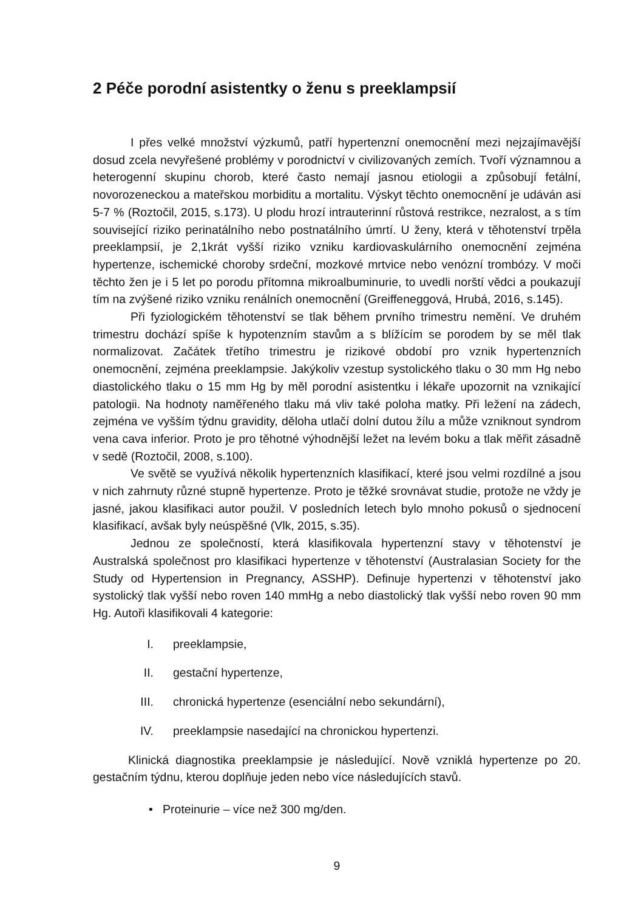2 Péče porodní asistentky o ženu s preeklampsií
I přes velké množství výzkumů, patří hypertenzní onemocnění mezi nejzajímavější dosud zcela nevyřešené problémy v porodnictví v civilizovaných zemích. Tvoří významnou a heterogenní skupinu chorob, které často nemají jasnou etiologii a způsobují fetální, novorozeneckou a mateřskou morbiditu a mortalitu. Výskyt těchto onemocnění je udáván asi 5-7 % (Roztočil, 2015, s.173). U plodu hrozí intrauterinní růstová restrikce, nezralost, a s tím související riziko perinatálního nebo postnatálního úmrtí. U ženy, která v těhotenství trpěla preeklampsií, je 2,1krát vyšší riziko vzniku kardiovaskulárního onemocnění zejména hypertenze, ischemické choroby srdeční, mozkové mrtvice nebo venózní trombózy. V moči těchto žen je i 5 let po porodu přítomna mikroalbuminurie, to uvedli norští vědci a poukazují tím na zvýšené riziko vzniku renálních onemocnění (Greiffeneggová, Hrubá, 2016, s.145).
Při fyziologickém těhotenství se tlak během prvního trimestru nemění. Ve druhém trimestru dochází spíše k hypotenzním stavům a s blížícím se porodem by se měl tlak normalizovat. Začátek třetího trimestru je rizikové období pro vznik hypertenzních onemocnění, zejména preeklampsie. Jakýkoliv vzestup systolického tlaku o 30 mm Hg nebo diastolického tlaku o 15 mm Hg by měl porodní asistentku i lékaře upozornit na vznikající patologii. Na hodnoty naměřeného tlaku má vliv také poloha matky. Při ležení na zádech, zejména ve vyšším týdnu gravidity, děloha utlačí dolní dutou žílu a může vzniknout syndrom vena cava inferior. Proto je pro těhotné výhodnější ležet na levém boku a tlak měřit zásadně v sedě (Roztočil, 2008, s.100).
Ve světě se využívá několik hypertenzních klasifikací, které jsou velmi rozdílné a jsou v nich zahrnuty různé stupně hypertenze. Proto je těžké srovnávat studie, protože ne vždy je jasné, jakou klasifikaci autor použil. V posledních letech bylo mnoho pokusů o sjednocení klasifikací, avšak byly neúspěšné (Vlk, 2015, s.35).
Jednou ze společností, která klasifikovala hypertenzní stavy v těhotenství je Australská společnost pro klasifikaci hypertenze v těhotenství (Australasian Society for the Study od Hypertension in Pregnancy, ASSHP). Definuje hypertenzi v těhotenství jako systolický tlak vyšší nebo roven 140 mmHg a nebo diastolický tlak vyšší nebo roven 90 mm Hg. Autoři klasifikovali 4 kategorie:
I. preeklampsie,
II. gestační hypertenze,
III. chronická hypertenze (esenciální nebo sekundární),
IV. preeklampsie nasedající na chronickou hypertenzi.
Klinická diagnostika preeklampsie je následující. Nově vzniklá hypertenze po 20. gestačním týdnu, kterou doplňuje jeden nebo více následujících stavů.
• Proteinurie – více než 300 mg/den.
9